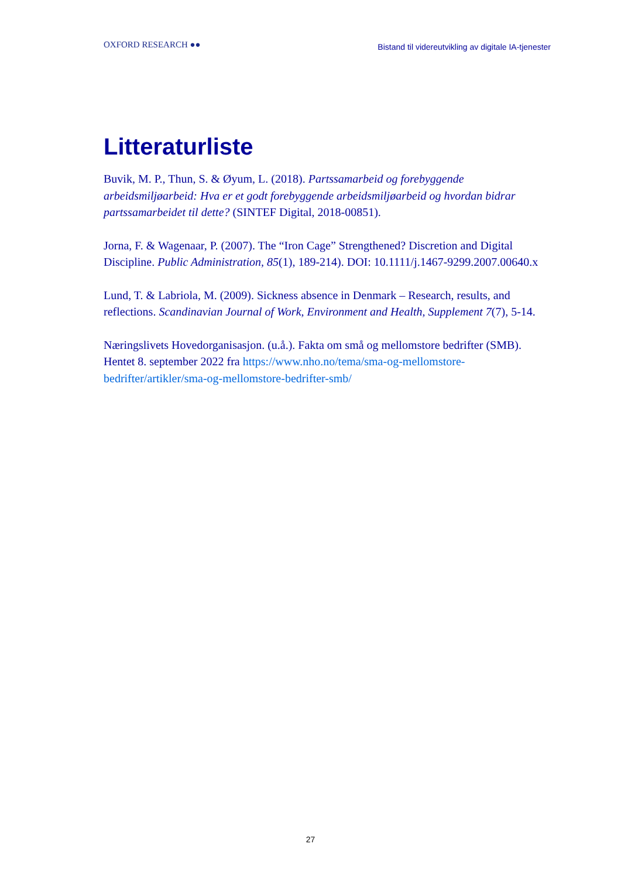OXFORD RESEARCH ●●
Bistand til videreutvikling av digitale IA-tjenester
Litteraturliste
Buvik, M. P., Thun, S. & Øyum, L. (2018). Partssamarbeid og forebyggende arbeidsmiljøarbeid: Hva er et godt forebyggende arbeidsmiljøarbeid og hvordan bidrar partssamarbeidet til dette? (SINTEF Digital, 2018-00851).
Jorna, F. & Wagenaar, P. (2007). The “Iron Cage” Strengthened? Discretion and Digital Discipline. Public Administration, 85(1), 189-214). DOI: 10.1111/j.1467-9299.2007.00640.x
Lund, T. & Labriola, M. (2009). Sickness absence in Denmark – Research, results, and reflections. Scandinavian Journal of Work, Environment and Health, Supplement 7(7), 5-14.
Næringslivets Hovedorganisasjon. (u.å.). Fakta om små og mellomstore bedrifter (SMB). Hentet 8. september 2022 fra https://www.nho.no/tema/sma-og-mellomstore-bedrifter/artikler/sma-og-mellomstore-bedrifter-smb/
27